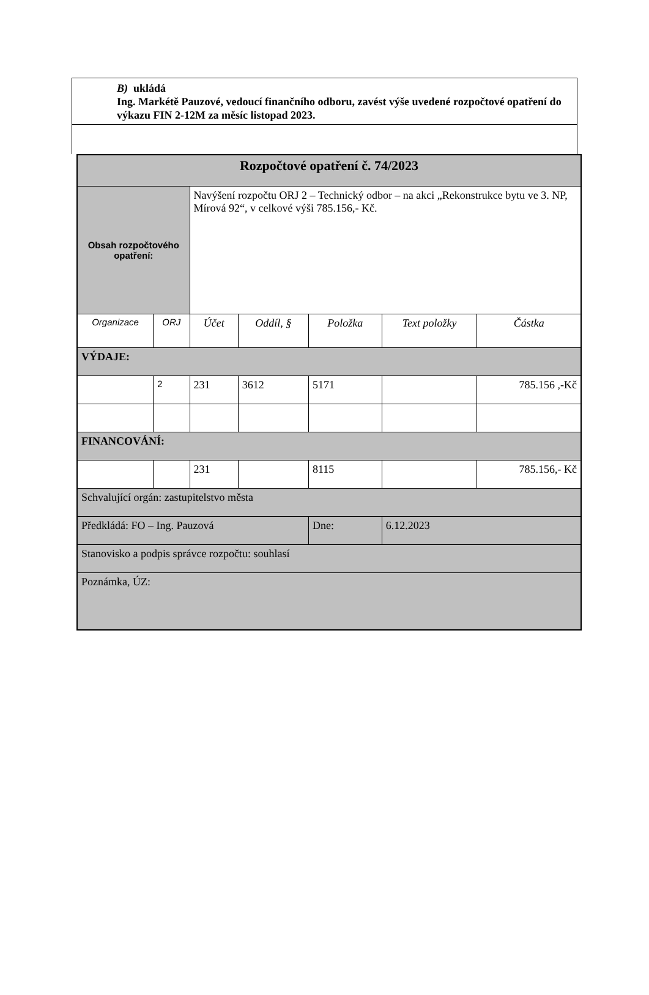B) ukládá
Ing. Markétě Pauzové, vedoucí finančního odboru, zavést výše uvedené rozpočtové opatření do výkazu FIN 2-12M za měsíc listopad 2023.
| Rozpočtové opatření č. 74/2023 | | | | | | |
| --- | --- | --- | --- | --- | --- | --- |
| Obsah rozpočtového opatření: | | Navýšení rozpočtu ORJ 2 – Technický odbor – na akci „Rekonstrukce bytu ve 3. NP, Mírová 92“, v celkové výši 785.156,- Kč. | | | | |
| Organizace | ORJ | Účet | Oddíl, § | Položka | Text položky | Částka |
| VÝDAJE: | | | | | | |
| | 2 | 231 | 3612 | 5171 | | 785.156 ,-Kč |
| FINANCOVÁNÍ: | | | | | | |
| | | 231 | | 8115 | | 785.156,- Kč |
| Schvalující orgán: zastupitelstvo města | | | | | | |
| Předkládá: FO – Ing. Pauzová | | | | Dne: | 6.12.2023 | |
| Stanovisko a podpis správce rozpočtu: souhlasí | | | | | | |
| Poznámka, ÚZ: | | | | | | |